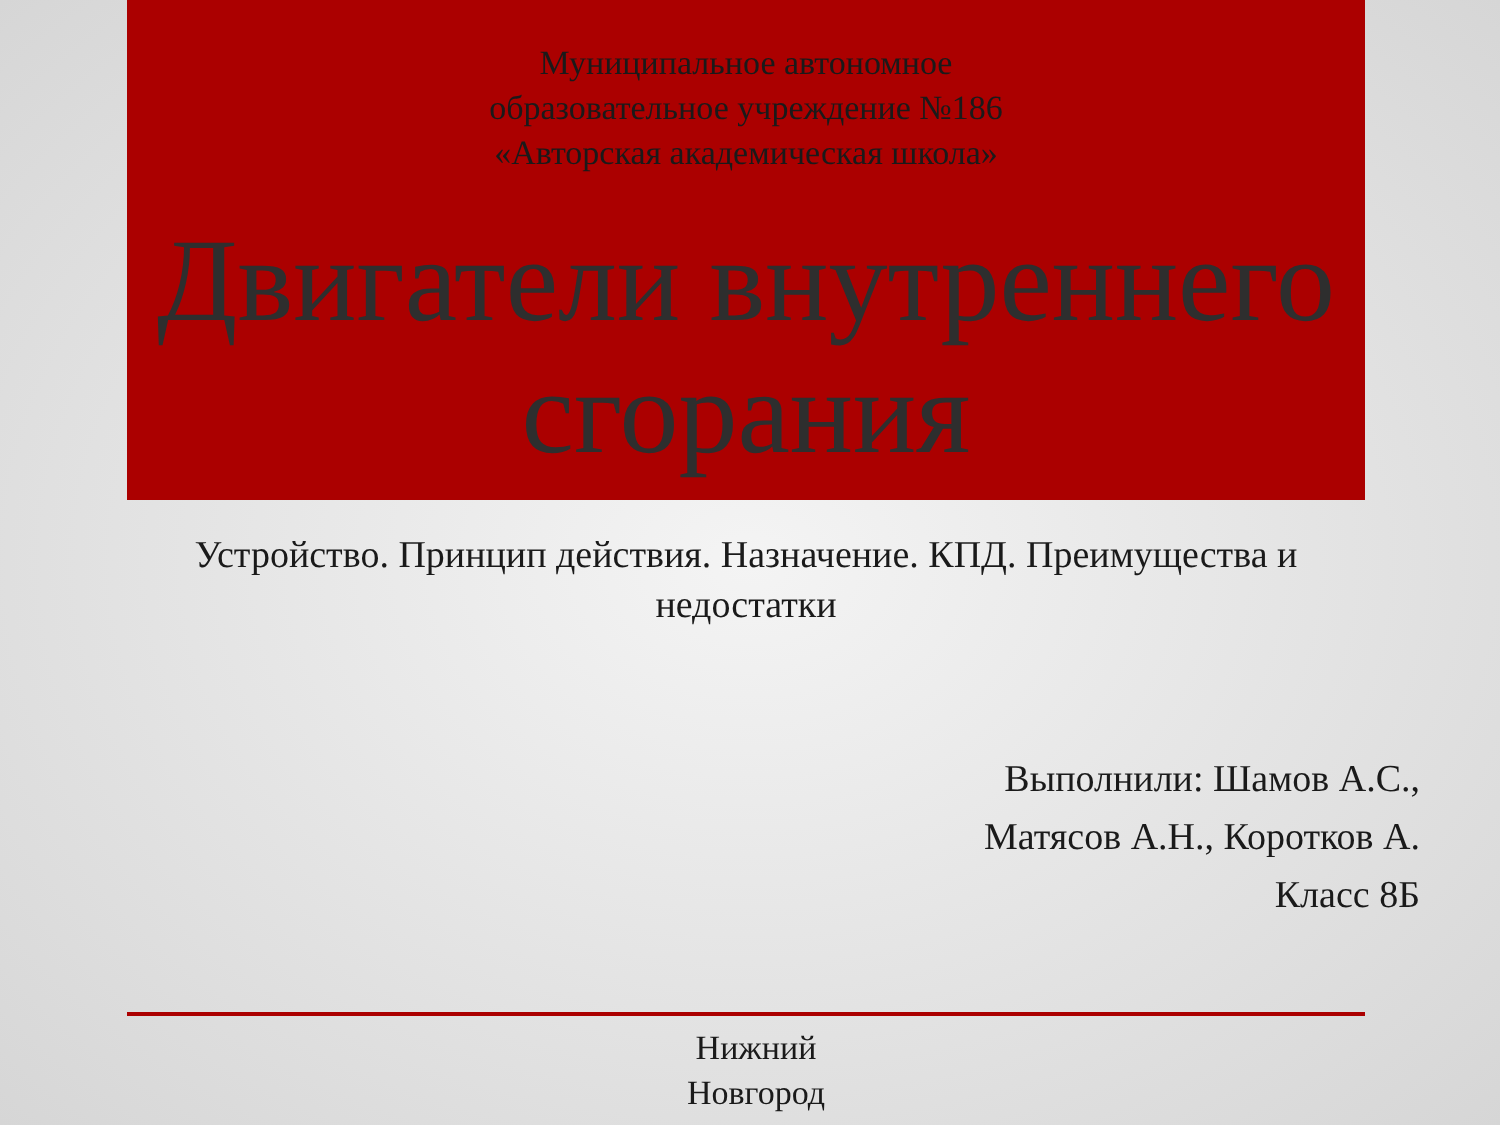Муниципальное автономное
образовательное учреждение №186
«Авторская академическая школа»
Двигатели внутреннего сгорания
Устройство. Принцип действия. Назначение. КПД. Преимущества и недостатки
Выполнили: Шамов А.С.,
Матясов А.Н., Коротков А.
Класс 8Б
Нижний
Новгород